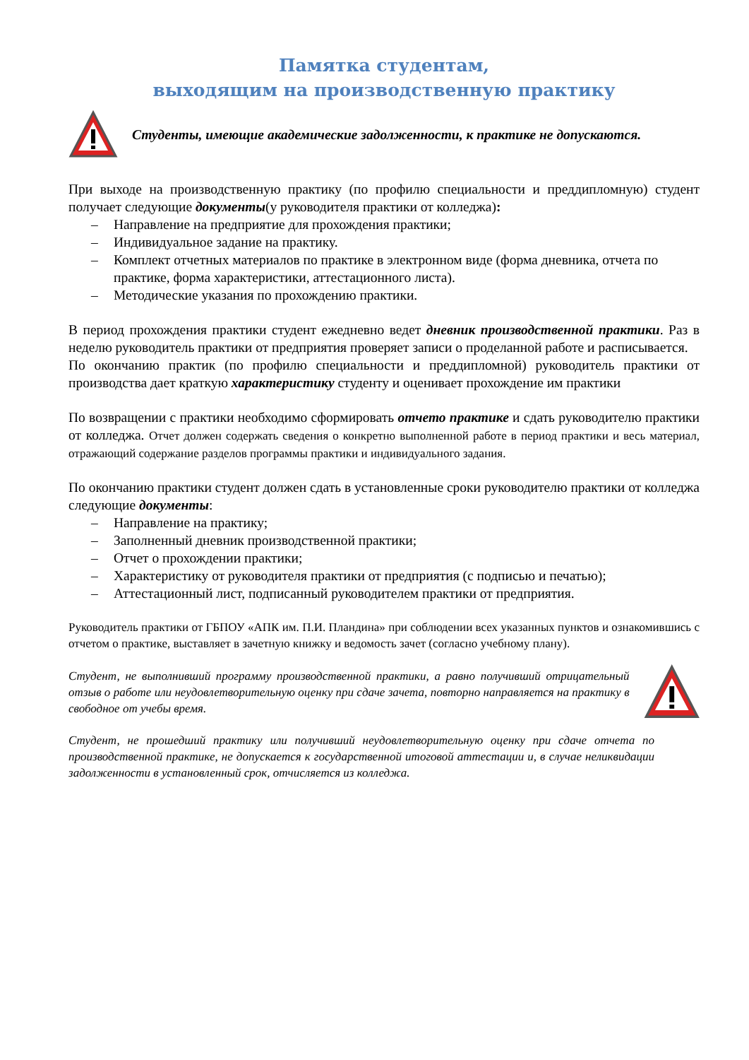Памятка студентам,
выходящим на производственную практику
Студенты, имеющие академические задолженности, к практике не допускаются.
При выходе на производственную практику (по профилю специальности и преддипломную) студент получает следующие документы(у руководителя практики от колледжа):
– Направление на предприятие для прохождения практики;
– Индивидуальное задание на практику.
– Комплект отчетных материалов по практике в электронном виде (форма дневника, отчета по практике, форма характеристики, аттестационного листа).
– Методические указания по прохождению практики.
В период прохождения практики студент ежедневно ведет дневник производственной практики. Раз в неделю руководитель практики от предприятия проверяет записи о проделанной работе и расписывается.
По окончанию практик (по профилю специальности и преддипломной) руководитель практики от производства дает краткую характеристику студенту и оценивает прохождение им практики
По возвращении с практики необходимо сформировать отчето практике и сдать руководителю практики от колледжа. Отчет должен содержать сведения о конкретно выполненной работе в период практики и весь материал, отражающий содержание разделов программы практики и индивидуального задания.
По окончанию практики студент должен сдать в установленные сроки руководителю практики от колледжа следующие документы:
– Направление на практику;
– Заполненный дневник производственной практики;
– Отчет о прохождении практики;
– Характеристику от руководителя практики от предприятия (с подписью и печатью);
– Аттестационный лист, подписанный руководителем практики от предприятия.
Руководитель практики от ГБПОУ «АПК им. П.И. Пландина» при соблюдении всех указанных пунктов и ознакомившись с отчетом о практике, выставляет в зачетную книжку и ведомость зачет (согласно учебному плану).
Студент, не выполнивший программу производственной практики, а равно получивший отрицательный отзыв о работе или неудовлетворительную оценку при сдаче зачета, повторно направляется на практику в свободное от учебы время.
Студент, не прошедший практику или получивший неудовлетворительную оценку при сдаче отчета по производственной практике, не допускается к государственной итоговой аттестации и, в случае неликвидации задолженности в установленный срок, отчисляется из колледжа.